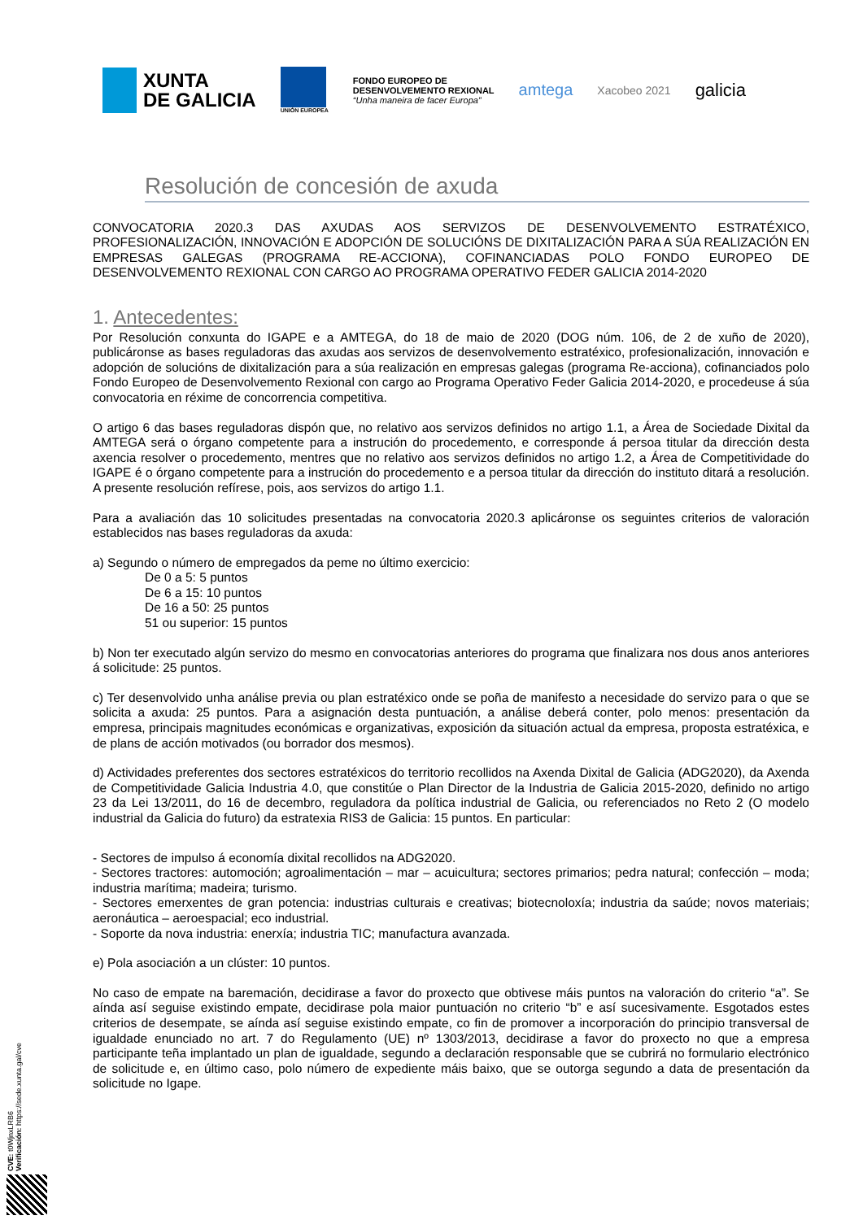XUNTA
DE GALICIA
UNIÓN EUROPEA
FONDO EUROPEO DE
DESENVOLVEMENTO REXIONAL
“Unha maneira de facer Europa”
amtega
Xacobeo 2021
galicia
Resolución de concesión de axuda
CONVOCATORIA 2020.3 DAS AXUDAS AOS SERVIZOS DE DESENVOLVEMENTO ESTRATÉXICO, PROFESIONALIZACIÓN, INNOVACIÓN E ADOPCIÓN DE SOLUCIÓNS DE DIXITALIZACIÓN PARA A SÚA REALIZACIÓN EN EMPRESAS GALEGAS (PROGRAMA RE-ACCIONA), COFINANCIADAS POLO FONDO EUROPEO DE DESENVOLVEMENTO REXIONAL CON CARGO AO PROGRAMA OPERATIVO FEDER GALICIA 2014-2020
1. Antecedentes:
Por Resolución conxunta do IGAPE e a AMTEGA, do 18 de maio de 2020 (DOG núm. 106, de 2 de xuño de 2020), publicáronse as bases reguladoras das axudas aos servizos de desenvolvemento estratéxico, profesionalización, innovación e adopción de solucións de dixitalización para a súa realización en empresas galegas (programa Re-acciona), cofinanciados polo Fondo Europeo de Desenvolvemento Rexional con cargo ao Programa Operativo Feder Galicia 2014-2020, e procedeuse á súa convocatoria en réxime de concorrencia competitiva.
O artigo 6 das bases reguladoras dispón que, no relativo aos servizos definidos no artigo 1.1, a Área de Sociedade Dixital da AMTEGA será o órgano competente para a instrución do procedemento, e corresponde á persoa titular da dirección desta axencia resolver o procedemento, mentres que no relativo aos servizos definidos no artigo 1.2, a Área de Competitividade do IGAPE é o órgano competente para a instrución do procedemento e a persoa titular da dirección do instituto ditará a resolución. A presente resolución refírese, pois, aos servizos do artigo 1.1.
Para a avaliación das 10 solicitudes presentadas na convocatoria 2020.3 aplicáronse os seguintes criterios de valoración establecidos nas bases reguladoras da axuda:
a) Segundo o número de empregados da peme no último exercicio:
De 0 a 5: 5 puntos
De 6 a 15: 10 puntos
De 16 a 50: 25 puntos
51 ou superior: 15 puntos
b) Non ter executado algún servizo do mesmo en convocatorias anteriores do programa que finalizara nos dous anos anteriores á solicitude: 25 puntos.
c) Ter desenvolvido unha análise previa ou plan estratéxico onde se poña de manifesto a necesidade do servizo para o que se solicita a axuda: 25 puntos. Para a asignación desta puntuación, a análise deberá conter, polo menos: presentación da empresa, principais magnitudes económicas e organizativas, exposición da situación actual da empresa, proposta estratéxica, e de plans de acción motivados (ou borrador dos mesmos).
d) Actividades preferentes dos sectores estratéxicos do territorio recollidos na Axenda Dixital de Galicia (ADG2020), da Axenda de Competitividade Galicia Industria 4.0, que constitúe o Plan Director de la Industria de Galicia 2015-2020, definido no artigo 23 da Lei 13/2011, do 16 de decembro, reguladora da política industrial de Galicia, ou referenciados no Reto 2 (O modelo industrial da Galicia do futuro) da estratexia RIS3 de Galicia: 15 puntos. En particular:
- Sectores de impulso á economía dixital recollidos na ADG2020.
- Sectores tractores: automoción; agroalimentación – mar – acuicultura; sectores primarios; pedra natural; confección – moda; industria marítima; madeira; turismo.
- Sectores emerxentes de gran potencia: industrias culturais e creativas; biotecnoloxía; industria da saúde; novos materiais; aeronáutica – aeroespacial; eco industrial.
- Soporte da nova industria: enerxía; industria TIC; manufactura avanzada.
e) Pola asociación a un clúster: 10 puntos.
No caso de empate na baremación, decidirase a favor do proxecto que obtivese máis puntos na valoración do criterio “a”. Se aínda así seguise existindo empate, decidirase pola maior puntuación no criterio “b” e así sucesivamente. Esgotados estes criterios de desempate, se aínda así seguise existindo empate, co fin de promover a incorporación do principio transversal de igualdade enunciado no art. 7 do Regulamento (UE) nº 1303/2013, decidirase a favor do proxecto no que a empresa participante teña implantado un plan de igualdade, segundo a declaración responsable que se cubrirá no formulario electrónico de solicitude e, en último caso, polo número de expediente máis baixo, que se outorga segundo a data de presentación da solicitude no Igape.
CVE: t0WjnxLRB6
Verificación: https://sede.xunta.gal/cve